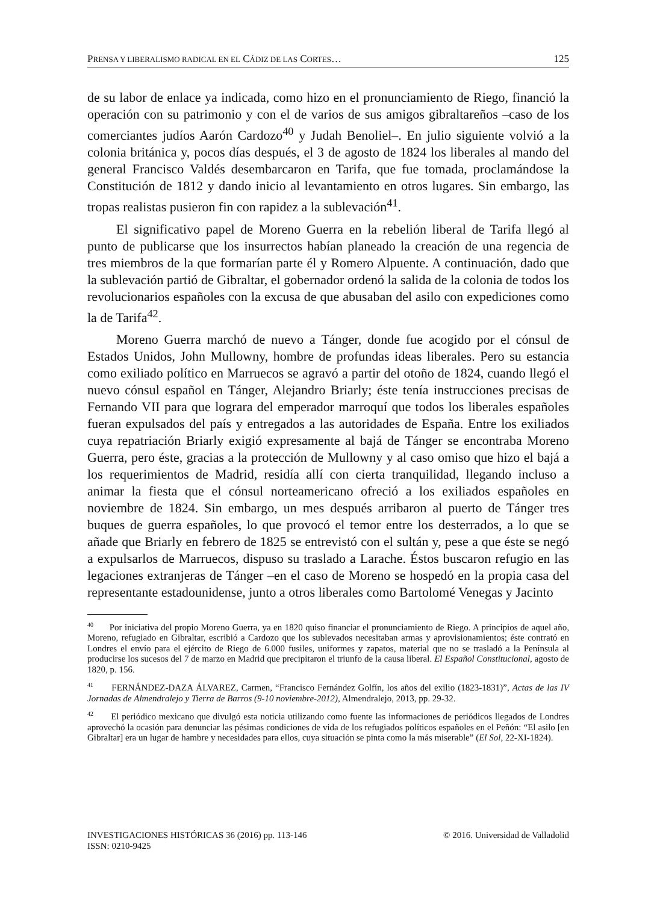PRENSA Y LIBERALISMO RADICAL EN EL CÁDIZ DE LAS CORTES… 125
de su labor de enlace ya indicada, como hizo en el pronunciamiento de Riego, financió la operación con su patrimonio y con el de varios de sus amigos gibraltareños –caso de los comerciantes judíos Aarón Cardozo<sup>40</sup> y Judah Benoliel–. En julio siguiente volvió a la colonia británica y, pocos días después, el 3 de agosto de 1824 los liberales al mando del general Francisco Valdés desembarcaron en Tarifa, que fue tomada, proclamándose la Constitución de 1812 y dando inicio al levantamiento en otros lugares. Sin embargo, las tropas realistas pusieron fin con rapidez a la sublevación<sup>41</sup>.
El significativo papel de Moreno Guerra en la rebelión liberal de Tarifa llegó al punto de publicarse que los insurrectos habían planeado la creación de una regencia de tres miembros de la que formarían parte él y Romero Alpuente. A continuación, dado que la sublevación partió de Gibraltar, el gobernador ordenó la salida de la colonia de todos los revolucionarios españoles con la excusa de que abusaban del asilo con expediciones como la de Tarifa<sup>42</sup>.
Moreno Guerra marchó de nuevo a Tánger, donde fue acogido por el cónsul de Estados Unidos, John Mullowny, hombre de profundas ideas liberales. Pero su estancia como exiliado político en Marruecos se agravó a partir del otoño de 1824, cuando llegó el nuevo cónsul español en Tánger, Alejandro Briarly; éste tenía instrucciones precisas de Fernando VII para que lograra del emperador marroquí que todos los liberales españoles fueran expulsados del país y entregados a las autoridades de España. Entre los exiliados cuya repatriación Briarly exigió expresamente al bajá de Tánger se encontraba Moreno Guerra, pero éste, gracias a la protección de Mullowny y al caso omiso que hizo el bajá a los requerimientos de Madrid, residía allí con cierta tranquilidad, llegando incluso a animar la fiesta que el cónsul norteamericano ofreció a los exiliados españoles en noviembre de 1824. Sin embargo, un mes después arribaron al puerto de Tánger tres buques de guerra españoles, lo que provocó el temor entre los desterrados, a lo que se añade que Briarly en febrero de 1825 se entrevistó con el sultán y, pese a que éste se negó a expulsarlos de Marruecos, dispuso su traslado a Larache. Éstos buscaron refugio en las legaciones extranjeras de Tánger –en el caso de Moreno se hospedó en la propia casa del representante estadounidense, junto a otros liberales como Bartolomé Venegas y Jacinto
<sup>40</sup> Por iniciativa del propio Moreno Guerra, ya en 1820 quiso financiar el pronunciamiento de Riego. A principios de aquel año, Moreno, refugiado en Gibraltar, escribió a Cardozo que los sublevados necesitaban armas y aprovisionamientos; éste contrató en Londres el envío para el ejército de Riego de 6.000 fusiles, uniformes y zapatos, material que no se trasladó a la Península al producirse los sucesos del 7 de marzo en Madrid que precipitaron el triunfo de la causa liberal. El Español Constitucional, agosto de 1820, p. 156.
<sup>41</sup> FERNÁNDEZ-DAZA ÁLVAREZ, Carmen, “Francisco Fernández Golfín, los años del exilio (1823-1831)”, Actas de las IV Jornadas de Almendralejo y Tierra de Barros (9-10 noviembre-2012), Almendralejo, 2013, pp. 29-32.
<sup>42</sup> El periódico mexicano que divulgó esta noticia utilizando como fuente las informaciones de periódicos llegados de Londres aprovechó la ocasión para denunciar las pésimas condiciones de vida de los refugiados políticos españoles en el Peñón: “El asilo [en Gibraltar] era un lugar de hambre y necesidades para ellos, cuya situación se pinta como la más miserable” (El Sol, 22-XI-1824).
INVESTIGACIONES HISTÓRICAS 36 (2016) pp. 113-146
ISSN: 0210-9425 © 2016. Universidad de Valladolid